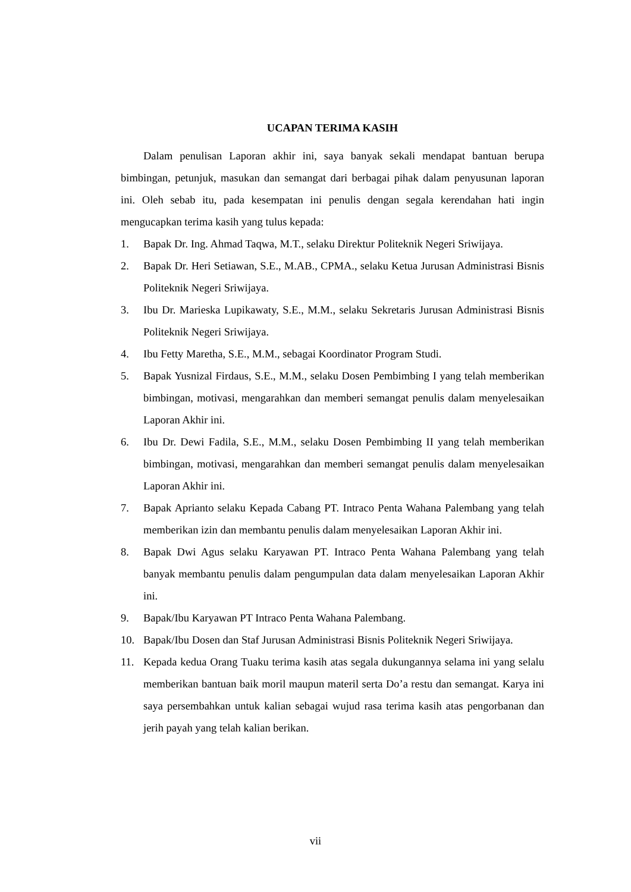UCAPAN TERIMA KASIH
Dalam penulisan Laporan akhir ini, saya banyak sekali mendapat bantuan berupa bimbingan, petunjuk, masukan dan semangat dari berbagai pihak dalam penyusunan laporan ini. Oleh sebab itu, pada kesempatan ini penulis dengan segala kerendahan hati ingin mengucapkan terima kasih yang tulus kepada:
1. Bapak Dr. Ing. Ahmad Taqwa, M.T., selaku Direktur Politeknik Negeri Sriwijaya.
2. Bapak Dr. Heri Setiawan, S.E., M.AB., CPMA., selaku Ketua Jurusan Administrasi Bisnis Politeknik Negeri Sriwijaya.
3. Ibu Dr. Marieska Lupikawaty, S.E., M.M., selaku Sekretaris Jurusan Administrasi Bisnis Politeknik Negeri Sriwijaya.
4. Ibu Fetty Maretha, S.E., M.M., sebagai Koordinator Program Studi.
5. Bapak Yusnizal Firdaus, S.E., M.M., selaku Dosen Pembimbing I yang telah memberikan bimbingan, motivasi, mengarahkan dan memberi semangat penulis dalam menyelesaikan Laporan Akhir ini.
6. Ibu Dr. Dewi Fadila, S.E., M.M., selaku Dosen Pembimbing II yang telah memberikan bimbingan, motivasi, mengarahkan dan memberi semangat penulis dalam menyelesaikan Laporan Akhir ini.
7. Bapak Aprianto selaku Kepada Cabang PT. Intraco Penta Wahana Palembang yang telah memberikan izin dan membantu penulis dalam menyelesaikan Laporan Akhir ini.
8. Bapak Dwi Agus selaku Karyawan PT. Intraco Penta Wahana Palembang yang telah banyak membantu penulis dalam pengumpulan data dalam menyelesaikan Laporan Akhir ini.
9. Bapak/Ibu Karyawan PT Intraco Penta Wahana Palembang.
10. Bapak/Ibu Dosen dan Staf Jurusan Administrasi Bisnis Politeknik Negeri Sriwijaya.
11. Kepada kedua Orang Tuaku terima kasih atas segala dukungannya selama ini yang selalu memberikan bantuan baik moril maupun materil serta Do’a restu dan semangat. Karya ini saya persembahkan untuk kalian sebagai wujud rasa terima kasih atas pengorbanan dan jerih payah yang telah kalian berikan.
vii